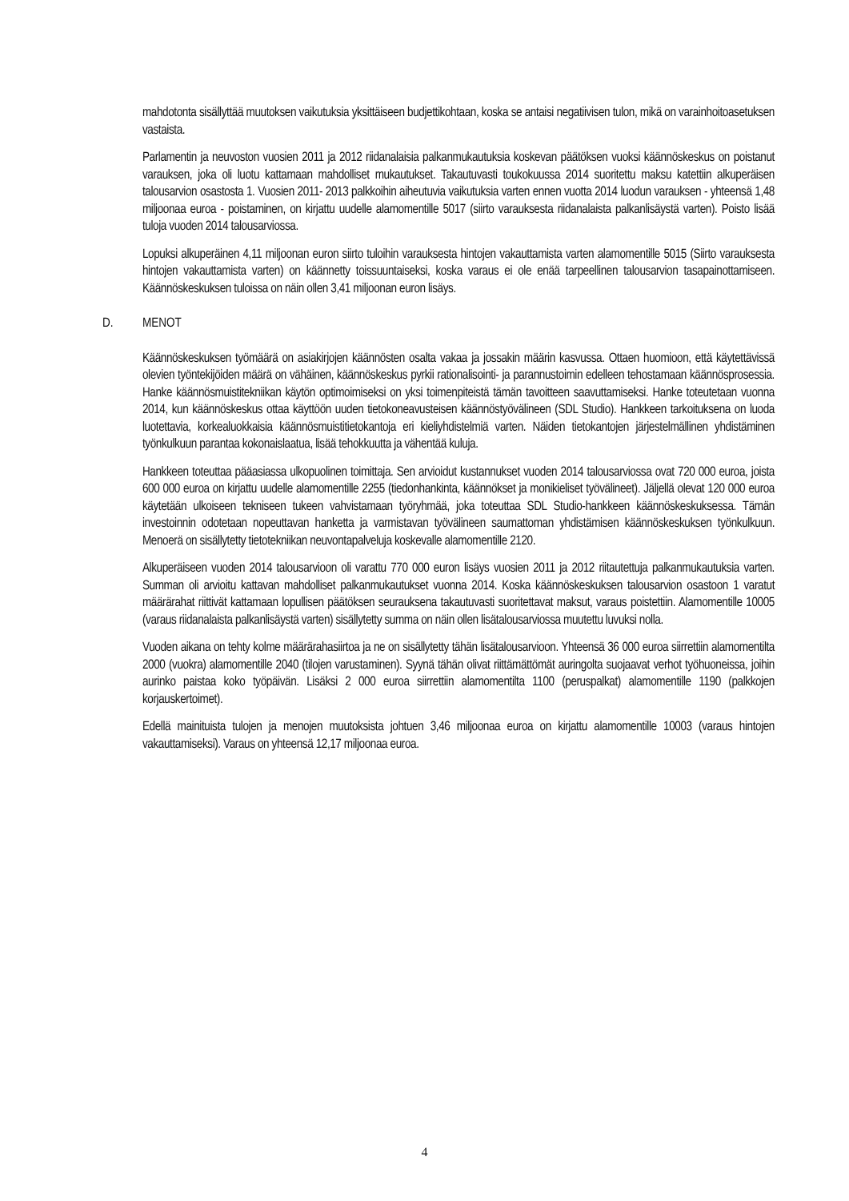mahdotonta sisällyttää muutoksen vaikutuksia yksittäiseen budjettikohtaan, koska se antaisi negatiivisen tulon, mikä on varainhoitoasetuksen vastaista.
Parlamentin ja neuvoston vuosien 2011 ja 2012 riidanalaisia palkanmukautuksia koskevan päätöksen vuoksi käännöskeskus on poistanut varauksen, joka oli luotu kattamaan mahdolliset mukautukset. Takautuvasti toukokuussa 2014 suoritettu maksu katettiin alkuperäisen talousarvion osastosta 1. Vuosien 2011- 2013 palkkoihin aiheutuvia vaikutuksia varten ennen vuotta 2014 luodun varauksen - yhteensä 1,48 miljoonaa euroa - poistaminen, on kirjattu uudelle alamomentille 5017 (siirto varauksesta riidanalaista palkanlisäystä varten). Poisto lisää tuloja vuoden 2014 talousarviossa.
Lopuksi alkuperäinen 4,11 miljoonan euron siirto tuloihin varauksesta hintojen vakauttamista varten alamomentille 5015 (Siirto varauksesta hintojen vakauttamista varten) on käännetty toissuuntaiseksi, koska varaus ei ole enää tarpeellinen talousarvion tasapainottamiseen. Käännöskeskuksen tuloissa on näin ollen 3,41 miljoonan euron lisäys.
D. MENOT
Käännöskeskuksen työmäärä on asiakirjojen käännösten osalta vakaa ja jossakin määrin kasvussa. Ottaen huomioon, että käytettävissä olevien työntekijöiden määrä on vähäinen, käännöskeskus pyrkii rationalisointi- ja parannustoimin edelleen tehostamaan käännösprosessia. Hanke käännösmuistitekniikan käytön optimoimiseksi on yksi toimenpiteistä tämän tavoitteen saavuttamiseksi. Hanke toteutetaan vuonna 2014, kun käännöskeskus ottaa käyttöön uuden tietokoneavusteisen käännöstyövälineen (SDL Studio). Hankkeen tarkoituksena on luoda luotettavia, korkealuokkaisia käännösmuistitietokantoja eri kieliyhdistelmiä varten. Näiden tietokantojen järjestelmällinen yhdistäminen työnkulkuun parantaa kokonaislaatua, lisää tehokkuutta ja vähentää kuluja.
Hankkeen toteuttaa pääasiassa ulkopuolinen toimittaja. Sen arvioidut kustannukset vuoden 2014 talousarviossa ovat 720 000 euroa, joista 600 000 euroa on kirjattu uudelle alamomentille 2255 (tiedonhankinta, käännökset ja monikieliset työvälineet). Jäljellä olevat 120 000 euroa käytetään ulkoiseen tekniseen tukeen vahvistamaan työryhmää, joka toteuttaa SDL Studio-hankkeen käännöskeskuksessa. Tämän investoinnin odotetaan nopeuttavan hanketta ja varmistavan työvälineen saumattoman yhdistämisen käännöskeskuksen työnkulkuun. Menoerä on sisällytetty tietotekniikan neuvontapalveluja koskevalle alamomentille 2120.
Alkuperäiseen vuoden 2014 talousarvioon oli varattu 770 000 euron lisäys vuosien 2011 ja 2012 riitautettuja palkanmukautuksia varten. Summan oli arvioitu kattavan mahdolliset palkanmukautukset vuonna 2014. Koska käännöskeskuksen talousarvion osastoon 1 varatut määrärahat riittivät kattamaan lopullisen päätöksen seurauksena takautuvasti suoritettavat maksut, varaus poistettiin. Alamomentille 10005 (varaus riidanalaista palkanlisäystä varten) sisällytetty summa on näin ollen lisätalousarviossa muutettu luvuksi nolla.
Vuoden aikana on tehty kolme määrärahasiirtoa ja ne on sisällytetty tähän lisätalousarvioon. Yhteensä 36 000 euroa siirrettiin alamomentilta 2000 (vuokra) alamomentille 2040 (tilojen varustaminen). Syynä tähän olivat riittämättömät auringolta suojaavat verhot työhuoneissa, joihin aurinko paistaa koko työpäivän. Lisäksi 2 000 euroa siirrettiin alamomentilta 1100 (peruspalkat) alamomentille 1190 (palkkojen korjauskertoimet).
Edellä mainituista tulojen ja menojen muutoksista johtuen 3,46 miljoonaa euroa on kirjattu alamomentille 10003 (varaus hintojen vakauttamiseksi). Varaus on yhteensä 12,17 miljoonaa euroa.
4